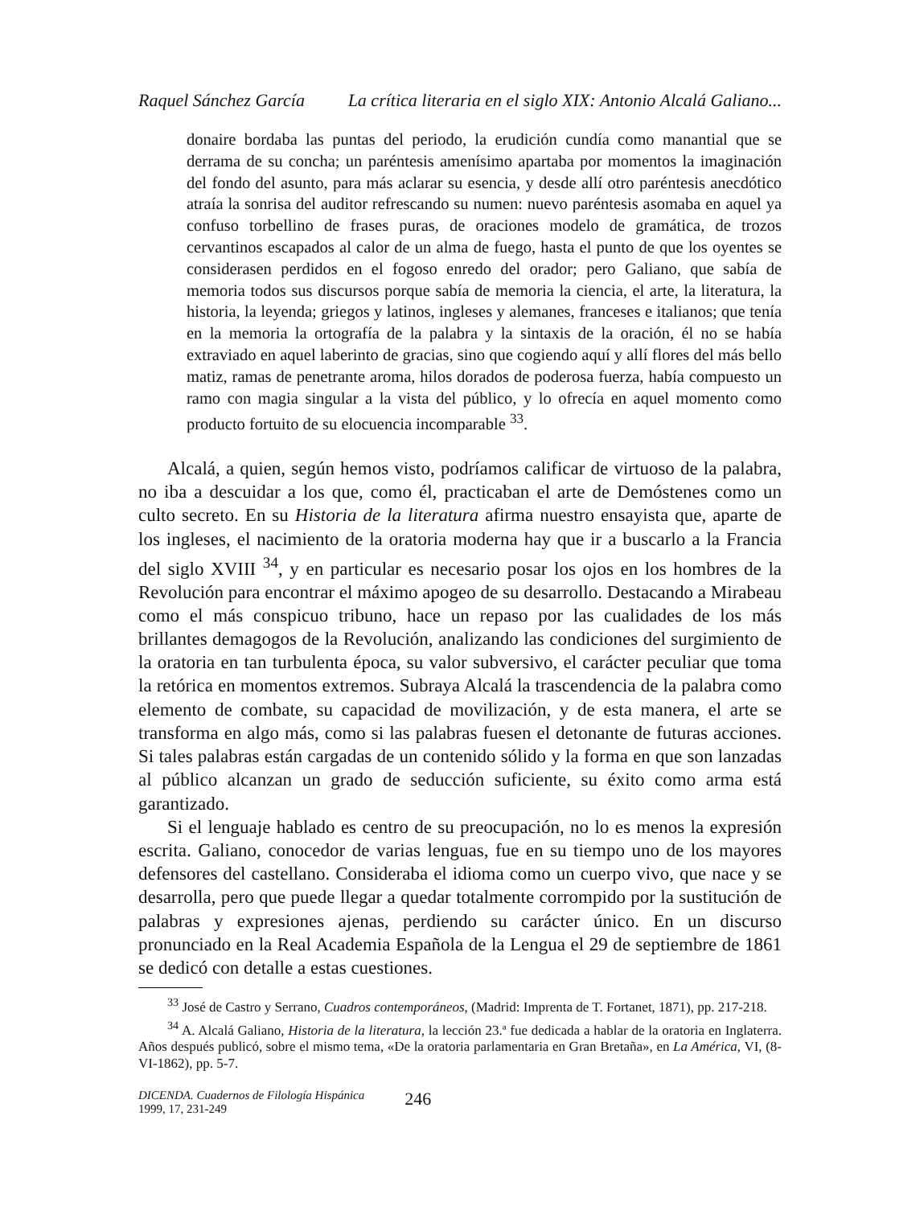Raquel Sánchez García La crítica literaria en el siglo XIX: Antonio Alcalá Galiano...
donaire bordaba las puntas del periodo, la erudición cundía como manantial que se derrama de su concha; un paréntesis amenísimo apartaba por momentos la imaginación del fondo del asunto, para más aclarar su esencia, y desde allí otro paréntesis anecdótico atraía la sonrisa del auditor refrescando su numen: nuevo paréntesis asomaba en aquel ya confuso torbellino de frases puras, de oraciones modelo de gramática, de trozos cervantinos escapados al calor de un alma de fuego, hasta el punto de que los oyentes se considerasen perdidos en el fogoso enredo del orador; pero Galiano, que sabía de memoria todos sus discursos porque sabía de memoria la ciencia, el arte, la literatura, la historia, la leyenda; griegos y latinos, ingleses y alemanes, franceses e italianos; que tenía en la memoria la ortografía de la palabra y la sintaxis de la oración, él no se había extraviado en aquel laberinto de gracias, sino que cogiendo aquí y allí flores del más bello matiz, ramas de penetrante aroma, hilos dorados de poderosa fuerza, había compuesto un ramo con magia singular a la vista del público, y lo ofrecía en aquel momento como producto fortuito de su elocuencia incomparable <sup>33</sup>.
Alcalá, a quien, según hemos visto, podríamos calificar de virtuoso de la palabra, no iba a descuidar a los que, como él, practicaban el arte de Demóstenes como un culto secreto. En su Historia de la literatura afirma nuestro ensayista que, aparte de los ingleses, el nacimiento de la oratoria moderna hay que ir a buscarlo a la Francia del siglo XVIII <sup>34</sup>, y en particular es necesario posar los ojos en los hombres de la Revolución para encontrar el máximo apogeo de su desarrollo. Destacando a Mirabeau como el más conspicuo tribuno, hace un repaso por las cualidades de los más brillantes demagogos de la Revolución, analizando las condiciones del surgimiento de la oratoria en tan turbulenta época, su valor subversivo, el carácter peculiar que toma la retórica en momentos extremos. Subraya Alcalá la trascendencia de la palabra como elemento de combate, su capacidad de movilización, y de esta manera, el arte se transforma en algo más, como si las palabras fuesen el detonante de futuras acciones. Si tales palabras están cargadas de un contenido sólido y la forma en que son lanzadas al público alcanzan un grado de seducción suficiente, su éxito como arma está garantizado.
Si el lenguaje hablado es centro de su preocupación, no lo es menos la expresión escrita. Galiano, conocedor de varias lenguas, fue en su tiempo uno de los mayores defensores del castellano. Consideraba el idioma como un cuerpo vivo, que nace y se desarrolla, pero que puede llegar a quedar totalmente corrompido por la sustitución de palabras y expresiones ajenas, perdiendo su carácter único. En un discurso pronunciado en la Real Academia Española de la Lengua el 29 de septiembre de 1861 se dedicó con detalle a estas cuestiones.
<sup>33</sup> José de Castro y Serrano, Cuadros contemporáneos, (Madrid: Imprenta de T. Fortanet, 1871), pp. 217-218.
<sup>34</sup> A. Alcalá Galiano, Historia de la literatura, la lección 23.ª fue dedicada a hablar de la oratoria en Inglaterra. Años después publicó, sobre el mismo tema, «De la oratoria parlamentaria en Gran Bretaña», en La América, VI, (8-VI-1862), pp. 5-7.
DICENDA. Cuadernos de Filología Hispánica
1999, 17, 231-249
246